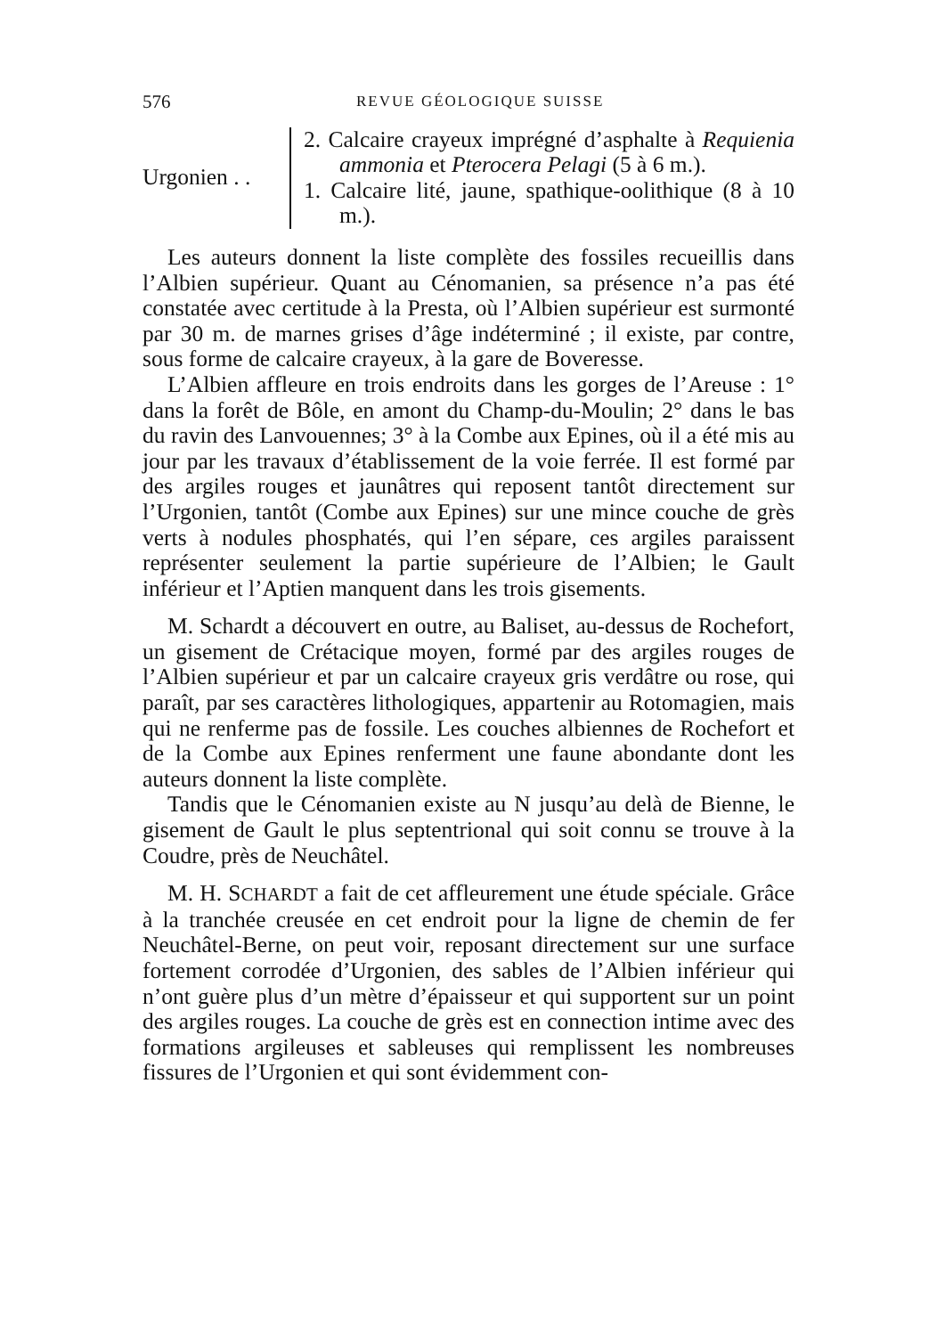576 REVUE GÉOLOGIQUE SUISSE
Urgonien . .
2. Calcaire crayeux imprégné d’asphalte à Requienia ammonia et Pterocera Pelagi (5 à 6 m.).
1. Calcaire lité, jaune, spathique-oolithique (8 à 10 m.).
Les auteurs donnent la liste complète des fossiles recueillis dans l’Albien supérieur. Quant au Cénomanien, sa présence n’a pas été constatée avec certitude à la Presta, où l’Albien supérieur est surmonté par 30 m. de marnes grises d’âge indéterminé ; il existe, par contre, sous forme de calcaire crayeux, à la gare de Boveresse.
L’Albien affleure en trois endroits dans les gorges de l’Areuse : 1° dans la forêt de Bôle, en amont du Champ-du-Moulin; 2° dans le bas du ravin des Lanvouennes; 3° à la Combe aux Epines, où il a été mis au jour par les travaux d’établissement de la voie ferrée. Il est formé par des argiles rouges et jaunâtres qui reposent tantôt directement sur l’Urgonien, tantôt (Combe aux Epines) sur une mince couche de grès verts à nodules phosphatés, qui l’en sépare, ces argiles paraissent représenter seulement la partie supérieure de l’Albien; le Gault inférieur et l’Aptien manquent dans les trois gisements.
M. Schardt a découvert en outre, au Baliset, au-dessus de Rochefort, un gisement de Crétacique moyen, formé par des argiles rouges de l’Albien supérieur et par un calcaire crayeux gris verdâtre ou rose, qui paraît, par ses caractères lithologiques, appartenir au Rotomagien, mais qui ne renferme pas de fossile. Les couches albiennes de Rochefort et de la Combe aux Epines renferment une faune abondante dont les auteurs donnent la liste complète.
Tandis que le Cénomanien existe au N jusqu’au delà de Bienne, le gisement de Gault le plus septentrional qui soit connu se trouve à la Coudre, près de Neuchâtel.
M. H. SCHARDT a fait de cet affleurement une étude spéciale. Grâce à la tranchée creusée en cet endroit pour la ligne de chemin de fer Neuchâtel-Berne, on peut voir, reposant directement sur une surface fortement corrodée d’Urgonien, des sables de l’Albien inférieur qui n’ont guère plus d’un mètre d’épaisseur et qui supportent sur un point des argiles rouges. La couche de grès est en connection intime avec des formations argileuses et sableuses qui remplissent les nombreuses fissures de l’Urgonien et qui sont évidemment con-